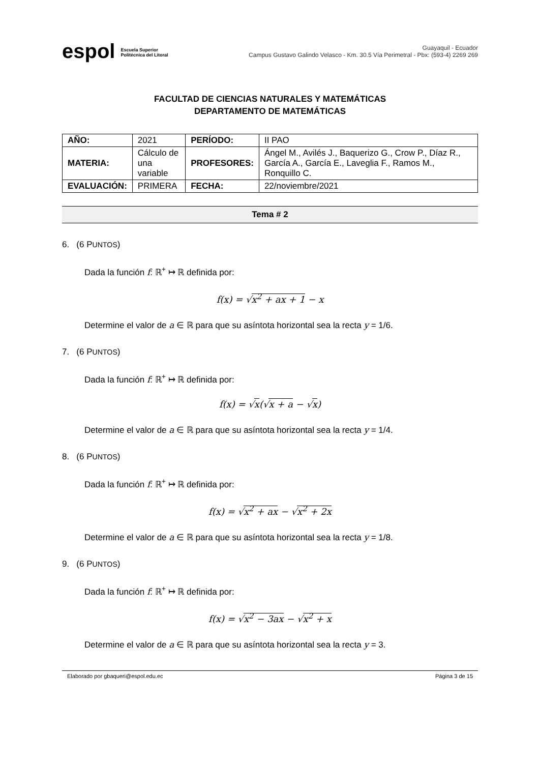espol Escuela Superior
Politécnica del Litoral
Guayaquil - Ecuador
Campus Gustavo Galindo Velasco - Km. 30.5 Vía Perimetral - Pbx: (593-4) 2269 269
FACULTAD DE CIENCIAS NATURALES Y MATEMÁTICAS
DEPARTAMENTO DE MATEMÁTICAS
| AÑO: | 2021 | PERÍODO: | II PAO |
| MATERIA: | Cálculo de una variable | PROFESORES: | Ángel M., Avilés J., Baquerizo G., Crow P., Díaz R., García A., García E., Laveglia F., Ramos M., Ronquillo C. |
| EVALUACIÓN: | PRIMERA | FECHA: | 22/noviembre/2021 |
Tema # 2
6. (6 PUNTOS)
Dada la función f: ℝ<sup>+</sup> ↦ ℝ definida por:
f(x) = √x<sup>2</sup> + ax + 1 − x
Determine el valor de a ∈ ℝ para que su asíntota horizontal sea la recta y = 1/6.
7. (6 PUNTOS)
Dada la función f: ℝ<sup>+</sup> ↦ ℝ definida por:
f(x) = √x(√x + a − √x)
Determine el valor de a ∈ ℝ para que su asíntota horizontal sea la recta y = 1/4.
8. (6 PUNTOS)
Dada la función f: ℝ<sup>+</sup> ↦ ℝ definida por:
f(x) = √x<sup>2</sup> + ax − √x<sup>2</sup> + 2x
Determine el valor de a ∈ ℝ para que su asíntota horizontal sea la recta y = 1/8.
9. (6 PUNTOS)
Dada la función f: ℝ<sup>+</sup> ↦ ℝ definida por:
f(x) = √x<sup>2</sup> − 3ax − √x<sup>2</sup> + x
Determine el valor de a ∈ ℝ para que su asíntota horizontal sea la recta y = 3.
Elaborado por gbaqueri@espol.edu.ec Página 3 de 15